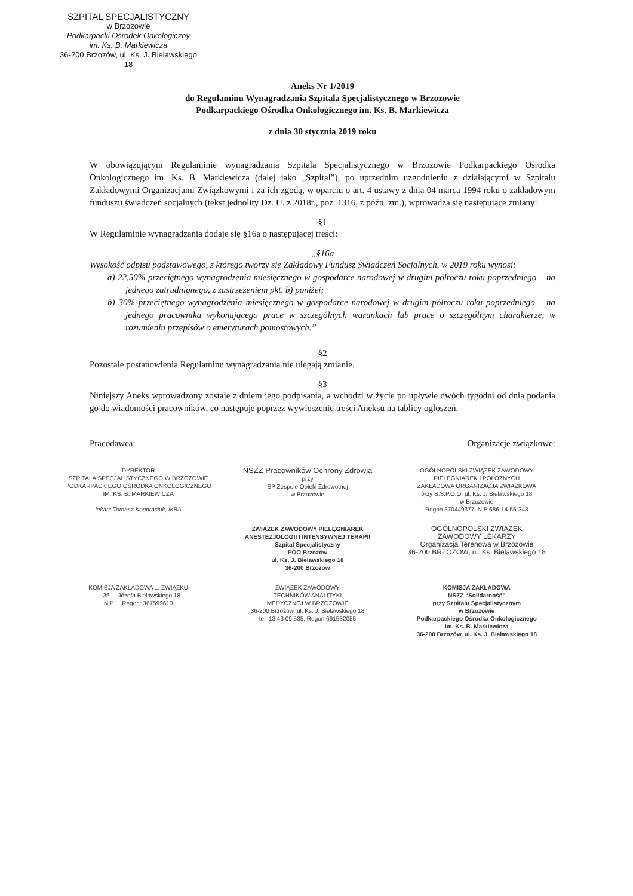SZPITAL SPECJALISTYCZNY
w Brzozowie
Podkarpacki Ośrodek Onkologiczny
im. Ks. B. Markiewicza
36-200 Brzozów, ul. Ks. J. Bielawskiego 18
Aneks Nr 1/2019
do Regulaminu Wynagradzania Szpitala Specjalistycznego w Brzozowie
Podkarpackiego Ośrodka Onkologicznego im. Ks. B. Markiewicza
z dnia 30 stycznia 2019 roku
W obowiązującym Regulaminie wynagradzania Szpitala Specjalistycznego w Brzozowie Podkarpackiego Ośrodka Onkologicznego im. Ks. B. Markiewicza (dalej jako „Szpital”), po uprzednim uzgodnieniu z działającymi w Szpitalu Zakładowymi Organizacjami Związkowymi i za ich zgodą, w oparciu o art. 4 ustawy z dnia 04 marca 1994 roku o zakładowym funduszu świadczeń socjalnych (tekst jednolity Dz. U. z 2018r., poz. 1316, z późn. zm.), wprowadza się następujące zmiany:
§1
W Regulaminie wynagradzania dodaje się §16a o następującej treści:
„§16a
Wysokość odpisu podstawowego, z którego tworzy się Zakładowy Fundusz Świadczeń Socjalnych, w 2019 roku wynosi:
a) 22,50% przeciętnego wynagrodzenia miesięcznego w gospodarce narodowej w drugim półroczu roku poprzedniego – na jednego zatrudnionego, z zastrzeżeniem pkt. b) poniżej;
b) 30% przeciętnego wynagrodzenia miesięcznego w gospodarce narodowej w drugim półroczu roku poprzedniego – na jednego pracownika wykonującego prace w szczególnych warunkach lub prace o szczególnym charakterze, w rozumieniu przepisów o emeryturach pomostowych.”
§2
Pozostałe postanowienia Regulaminu wynagradzania nie ulegają zmianie.
§3
Niniejszy Aneks wprowadzony zostaje z dniem jego podpisania, a wchodzi w życie po upływie dwóch tygodni od dnia podania go do wiadomości pracowników, co następuje poprzez wywieszenie treści Aneksu na tablicy ogłoszeń.
Pracodawca: Organizacje związkowe:
DYREKTOR
SZPITALA SPECJALISTYCZNEGO W BRZOZOWIE
PODKARPACKIEGO OŚRODKA ONKOLOGICZNEGO
IM. KS. B. MARKIEWICZA
lekarz Tomasz Kondraciuk, MBA
NSZZ Pracowników Ochrony Zdrowia
przy
SP Zespole Opieki Zdrowotnej
w Brzozowie
OGÓLNOPOLSKI ZWIĄZEK ZAWODOWY
PIELĘGNIAREK I POŁOŻNYCH
ZAKŁADOWA ORGANIZACJA ZWIĄZKOWA
przy S.S.P.O.O. ul. Ks. J. Bielawskiego 18
w Brzozowie
Regon 370449377, NIP 686-14-55-343
ZWIĄZEK ZAWODOWY PIELĘGNIAREK
ANESTEZJOLOGII I INTENSYWNEJ TERAPII
Szpital Specjalistyczny
POO Brzozów
ul. Ks. J. Bielawskiego 18
36-200 Brzozów
OGÓLNOPOLSKI ZWIĄZEK
ZAWODOWY LEKARZY
Organizacja Terenowa w Brzozowie
36-200 BRZOZÓW, ul. Ks. Bielawskiego 18
KOMISJA ZAKŁADOWA ... ZWIĄZKU
... 36 ... Józefa Bielawskiego 18
NIP ... Regon: 367599610
ZWIĄZEK ZAWODOWY
TECHNIKÓW ANALITYKI
MEDYCZNEJ W BRZOZOWIE
36-200 Brzozów, ul. Ks. J. Bielawskiego 18
tel. 13 43 09 535, Regon 691532055
KOMISJA ZAKŁADOWA
NSZZ “Solidarność”
przy Szpitalu Specjalistycznym
w Brzozowie
Podkarpackiego Ośrodka Onkologicznego
im. Ks. B. Markiewicza
36-200 Brzozów, ul. Ks. J. Bielawskiego 18